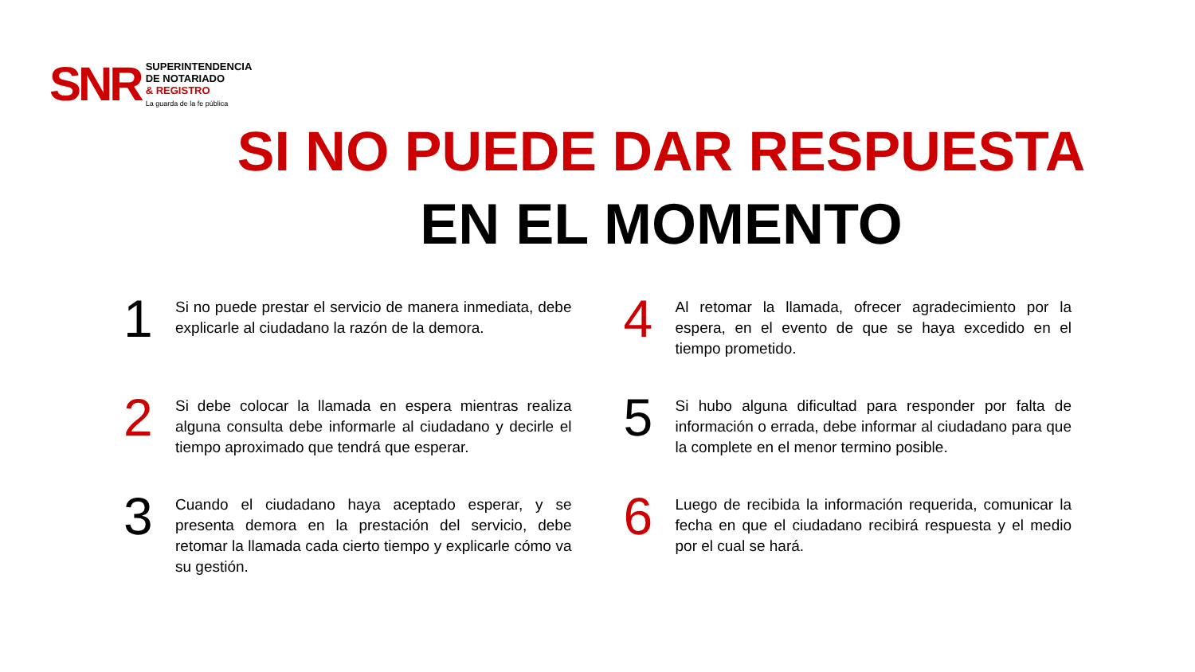SNR
SUPERINTENDENCIA
DE NOTARIADO
& REGISTRO
La guarda de la fe pública
SI NO PUEDE DAR RESPUESTA
EN EL MOMENTO
1
Si no puede prestar el servicio de manera inmediata, debe explicarle al ciudadano la razón de la demora.
4
Al retomar la llamada, ofrecer agradecimiento por la espera, en el evento de que se haya excedido en el tiempo prometido.
2
Si debe colocar la llamada en espera mientras realiza alguna consulta debe informarle al ciudadano y decirle el tiempo aproximado que tendrá que esperar.
5
Si hubo alguna dificultad para responder por falta de información o errada, debe informar al ciudadano para que la complete en el menor termino posible.
3
Cuando el ciudadano haya aceptado esperar, y se presenta demora en la prestación del servicio, debe retomar la llamada cada cierto tiempo y explicarle cómo va su gestión.
6
Luego de recibida la información requerida, comunicar la fecha en que el ciudadano recibirá respuesta y el medio por el cual se hará.